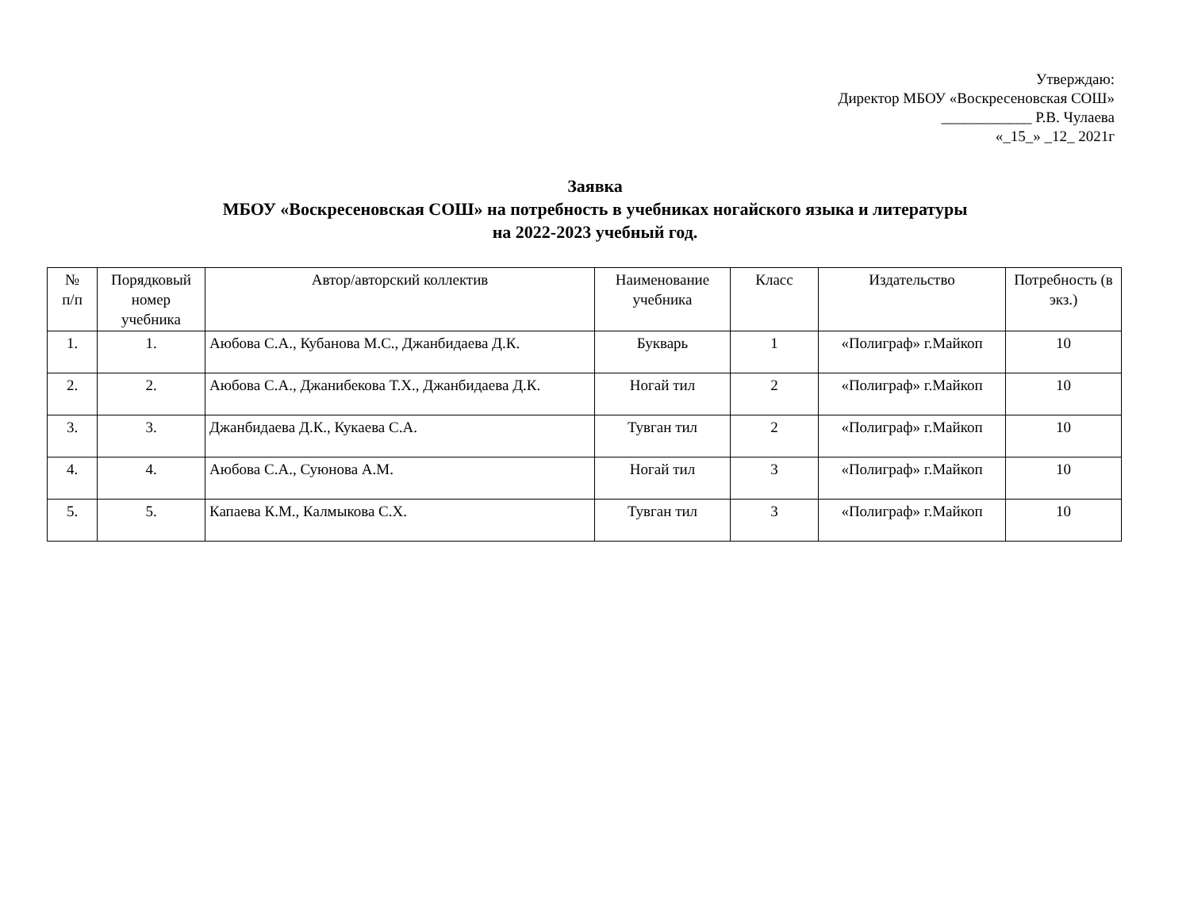Утверждаю:
Директор МБОУ «Воскресеновская СОШ»
____________ Р.В. Чулаева
«_15_» _12_ 2021г
Заявка
МБОУ «Воскресеновская СОШ» на потребность в учебниках ногайского языка и литературы
на 2022-2023 учебный год.
| № п/п | Порядковый номер учебника | Автор/авторский коллектив | Наименование учебника | Класс | Издательство | Потребность (в экз.) |
| --- | --- | --- | --- | --- | --- | --- |
| 1. | 1. | Аюбова С.А., Кубанова М.С., Джанбидаева Д.К. | Букварь | 1 | «Полиграф» г.Майкоп | 10 |
| 2. | 2. | Аюбова С.А., Джанибекова Т.Х., Джанбидаева Д.К. | Ногай тил | 2 | «Полиграф» г.Майкоп | 10 |
| 3. | 3. | Джанбидаева Д.К., Кукаева С.А. | Тувган тил | 2 | «Полиграф» г.Майкоп | 10 |
| 4. | 4. | Аюбова С.А., Суюнова А.М. | Ногай тил | 3 | «Полиграф» г.Майкоп | 10 |
| 5. | 5. | Капаева К.М., Калмыкова С.Х. | Тувган тил | 3 | «Полиграф» г.Майкоп | 10 |